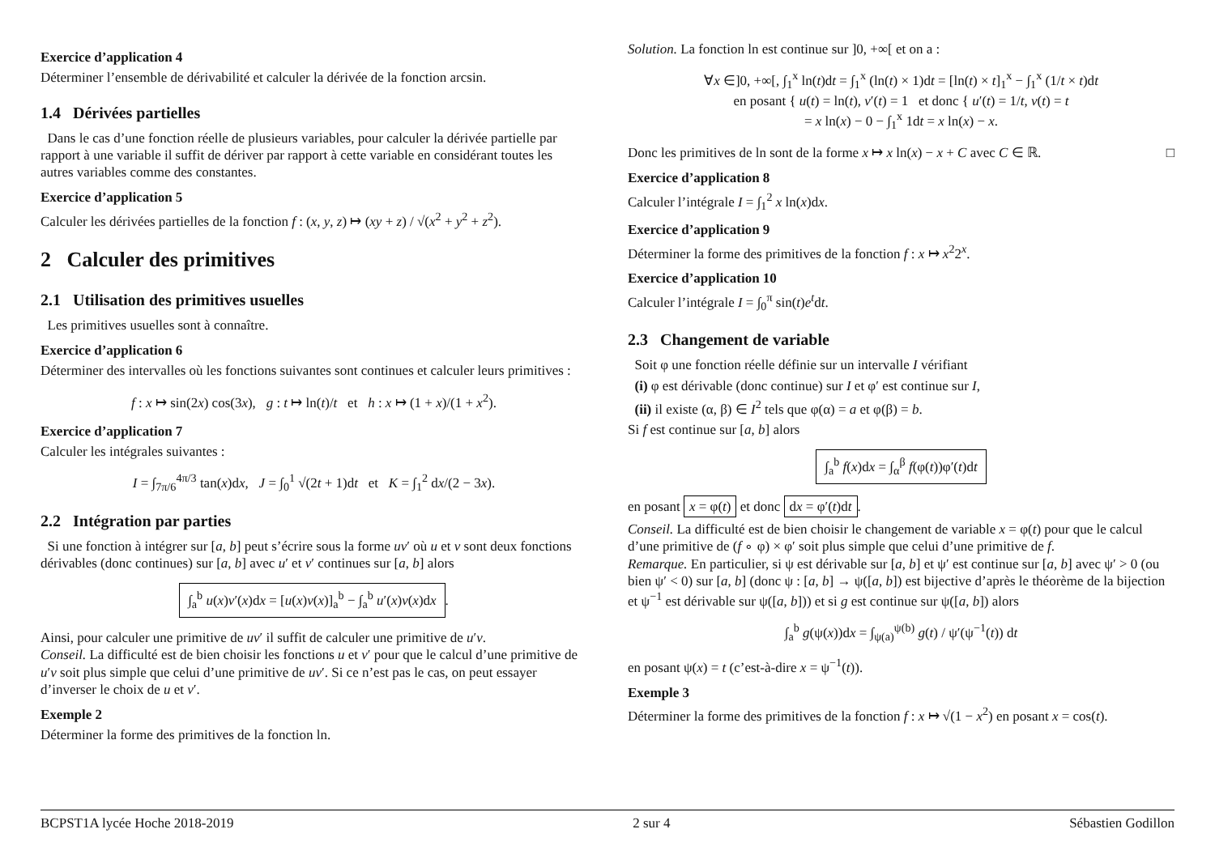Exercice d’application 4
Déterminer l’ensemble de dérivabilité et calculer la dérivée de la fonction arcsin.
1.4 Dérivées partielles
Dans le cas d’une fonction réelle de plusieurs variables, pour calculer la dérivée partielle par rapport à une variable il suffit de dériver par rapport à cette variable en considérant toutes les autres variables comme des constantes.
Exercice d’application 5
Calculer les dérivées partielles de la fonction f : (x, y, z) ↦ (xy + z) / √(x<sup>2</sup> + y<sup>2</sup> + z<sup>2</sup>).
2 Calculer des primitives
2.1 Utilisation des primitives usuelles
Les primitives usuelles sont à connaître.
Exercice d’application 6
Déterminer des intervalles où les fonctions suivantes sont continues et calculer leurs primitives :
f : x ↦ sin(2x) cos(3x), g : t ↦ ln(t)/t et h : x ↦ (1 + x)/(1 + x<sup>2</sup>).
Exercice d’application 7
Calculer les intégrales suivantes :
I = ∫<sub>7π/6</sub><sup>4π/3</sup> tan(x)dx, J = ∫<sub>0</sub><sup>1</sup> √(2t + 1)dt et K = ∫<sub>1</sub><sup>2</sup> dx/(2 − 3x).
2.2 Intégration par parties
Si une fonction à intégrer sur [a, b] peut s’écrire sous la forme uv′ où u et v sont deux fonctions dérivables (donc continues) sur [a, b] avec u′ et v′ continues sur [a, b] alors
∫<sub>a</sub><sup>b</sup> u(x)v′(x)dx = [u(x)v(x)]<sub>a</sub><sup>b</sup> − ∫<sub>a</sub><sup>b</sup> u′(x)v(x)dx.
Ainsi, pour calculer une primitive de uv′ il suffit de calculer une primitive de u′v.
Conseil. La difficulté est de bien choisir les fonctions u et v′ pour que le calcul d’une primitive de u′v soit plus simple que celui d’une primitive de uv′. Si ce n’est pas le cas, on peut essayer d’inverser le choix de u et v′.
Exemple 2
Déterminer la forme des primitives de la fonction ln.
Solution. La fonction ln est continue sur ]0, +∞[ et on a :
∀x ∈]0, +∞[, ∫<sub>1</sub><sup>x</sup> ln(t)dt = ∫<sub>1</sub><sup>x</sup> (ln(t) × 1)dt = [ln(t) × t]<sub>1</sub><sup>x</sup> − ∫<sub>1</sub><sup>x</sup> (1/t × t)dt
en posant { u(t) = ln(t), v′(t) = 1 et donc { u′(t) = 1/t, v(t) = t
= x ln(x) − 0 − ∫<sub>1</sub><sup>x</sup> 1dt = x ln(x) − x.
Donc les primitives de ln sont de la forme x ↦ x ln(x) − x + C avec C ∈ ℝ. □
Exercice d’application 8
Calculer l’intégrale I = ∫<sub>1</sub><sup>2</sup> x ln(x)dx.
Exercice d’application 9
Déterminer la forme des primitives de la fonction f : x ↦ x<sup>2</sup>2<sup>x</sup>.
Exercice d’application 10
Calculer l’intégrale I = ∫<sub>0</sub><sup>π</sup> sin(t)e<sup>t</sup>dt.
2.3 Changement de variable
Soit φ une fonction réelle définie sur un intervalle I vérifiant
(i) φ est dérivable (donc continue) sur I et φ′ est continue sur I,
(ii) il existe (α, β) ∈ I<sup>2</sup> tels que φ(α) = a et φ(β) = b.
Si f est continue sur [a, b] alors
∫<sub>a</sub><sup>b</sup> f(x)dx = ∫<sub>α</sub><sup>β</sup> f(φ(t))φ′(t)dt
en posant x = φ(t) et donc dx = φ′(t)dt.
Conseil. La difficulté est de bien choisir le changement de variable x = φ(t) pour que le calcul d’une primitive de (f ∘ φ) × φ′ soit plus simple que celui d’une primitive de f.
Remarque. En particulier, si ψ est dérivable sur [a, b] et ψ′ est continue sur [a, b] avec ψ′ > 0 (ou bien ψ′ < 0) sur [a, b] (donc ψ : [a, b] → ψ([a, b]) est bijective d’après le théorème de la bijection et ψ<sup>−1</sup> est dérivable sur ψ([a, b])) et si g est continue sur ψ([a, b]) alors
∫<sub>a</sub><sup>b</sup> g(ψ(x))dx = ∫<sub>ψ(a)</sub><sup>ψ(b)</sup> g(t) / ψ′(ψ<sup>−1</sup>(t)) dt
en posant ψ(x) = t (c’est-à-dire x = ψ<sup>−1</sup>(t)).
Exemple 3
Déterminer la forme des primitives de la fonction f : x ↦ √(1 − x<sup>2</sup>) en posant x = cos(t).
BCPST1A lycée Hoche 2018-2019 2 sur 4 Sébastien Godillon